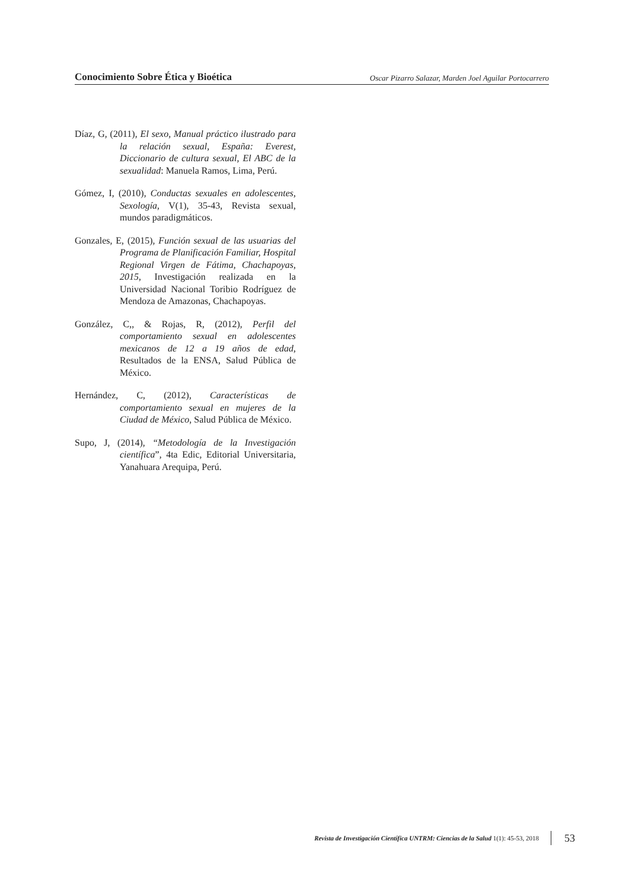Conocimiento Sobre Ética y Bioética Oscar Pizarro Salazar, Marden Joel Aguilar Portocarrero
Díaz, G, (2011), El sexo, Manual práctico ilustrado para la relación sexual, España: Everest, Diccionario de cultura sexual, El ABC de la sexualidad: Manuela Ramos, Lima, Perú.
Gómez, I, (2010), Conductas sexuales en adolescentes, Sexología, V(1), 35-43, Revista sexual, mundos paradigmáticos.
Gonzales, E, (2015), Función sexual de las usuarias del Programa de Planificación Familiar, Hospital Regional Virgen de Fátima, Chachapoyas, 2015, Investigación realizada en la Universidad Nacional Toribio Rodríguez de Mendoza de Amazonas, Chachapoyas.
González, C,, & Rojas, R, (2012), Perfil del comportamiento sexual en adolescentes mexicanos de 12 a 19 años de edad, Resultados de la ENSA, Salud Pública de México.
Hernández, C, (2012), Características de comportamiento sexual en mujeres de la Ciudad de México, Salud Pública de México.
Supo, J, (2014), “Metodología de la Investigación científica”, 4ta Edic, Editorial Universitaria, Yanahuara Arequipa, Perú.
Revista de Investigación Científica UNTRM: Ciencias de la Salud 1(1): 45-53, 2018 53